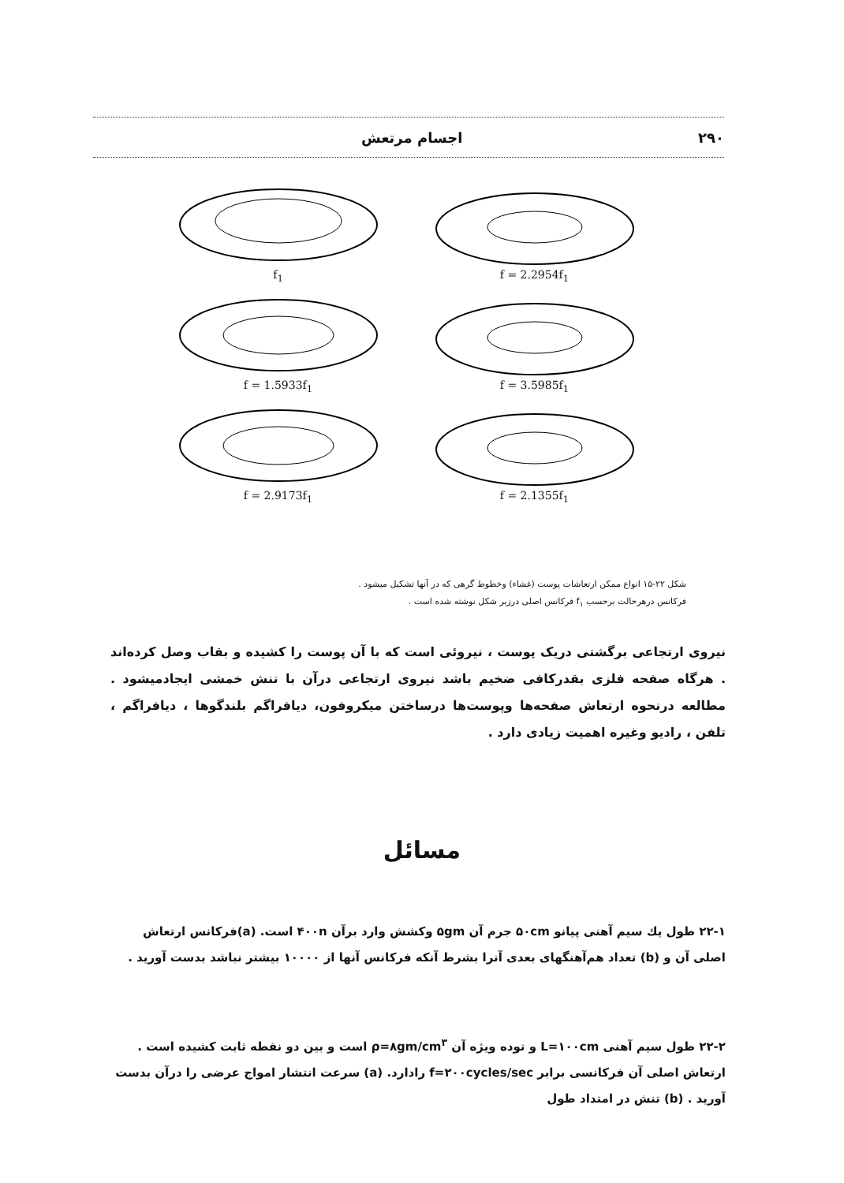۲۹۰ اجسام مرتعش
f<sub>1</sub>
f = 2.2954f<sub>1</sub>
f = 1.5933f<sub>1</sub>
f = 3.5985f<sub>1</sub>
f = 2.9173f<sub>1</sub>
f = 2.1355f<sub>1</sub>
شکل ۲۲-۱۵ انواع ممکن ارتعاشات پوست (غشاء) وخطوط گرهی که در آنها تشکیل میشود .
فرکانس درهرحالت برحسب f<sub>۱</sub> فرکانس اصلی درزیر شکل نوشته شده است .
نیروی ارتجاعی برگشتی دریک پوست ، نیروئی است که با آن پوست را کشیده و بقاب وصل کرده‌اند . هرگاه صفحه فلزی بقدرکافی ضخیم باشد نیروی ارتجاعی درآن با تنش خمشی ایجادمیشود . مطالعه درنحوه ارتعاش صفحه‌ها وپوست‌ها درساختن میکروفون، دیافراگم بلندگوها ، دیافراگم ، تلفن ، رادیو وغیره اهمیت زیادی دارد .
مسائل
۲۲-۱ طول یك سیم آهنی پیانو ۵۰cm جرم آن ۵gm وکشش وارد برآن ۴۰۰n است. (a)فرکانس ارتعاش اصلی آن و (b) تعداد هم‌آهنگهای بعدی آنرا بشرط آنکه فرکانس آنها از ۱۰۰۰۰ بیشتر نباشد بدست آورید .
۲۲-۲ طول سیم آهنی L=۱۰۰cm و توده ویژه آن ρ=۸gm/cm<sup>۳</sup> است و بین دو نقطه ثابت کشیده است . ارتعاش اصلی آن فرکانسی برابر f=۲۰۰cycles/sec رادارد. (a) سرعت انتشار امواج عرضی را درآن بدست آورید . (b) تنش در امتداد طول